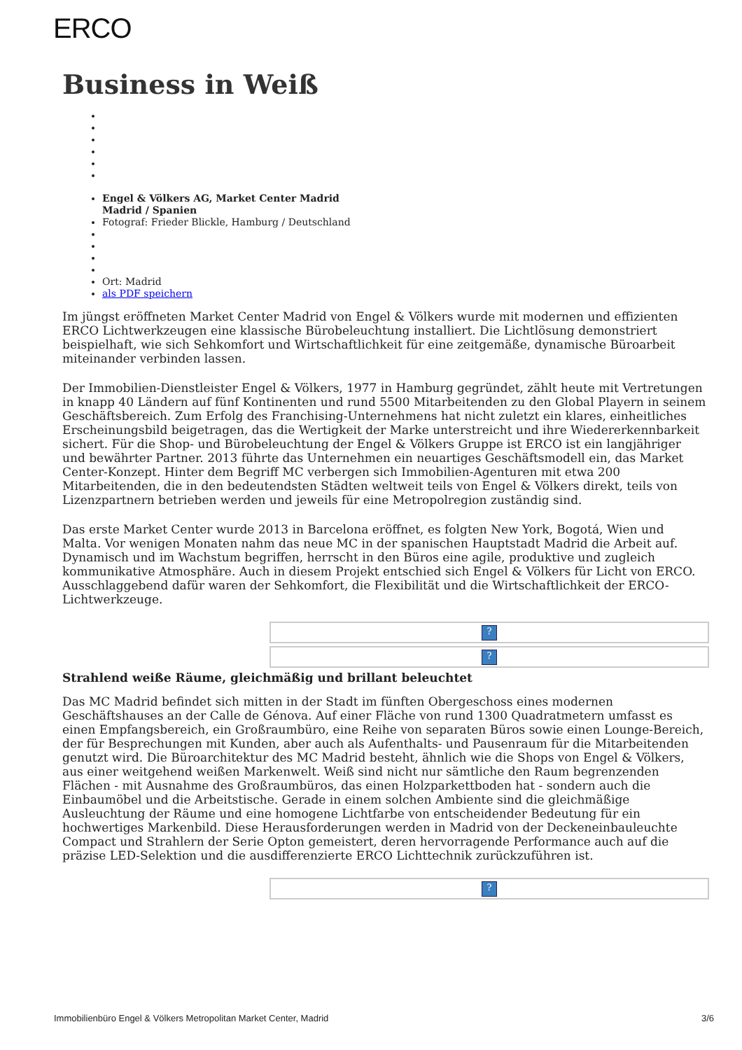ERCO
Business in Weiß
Engel & Völkers AG, Market Center Madrid
Madrid / Spanien
Fotograf: Frieder Blickle, Hamburg / Deutschland
Ort: Madrid
als PDF speichern
Im jüngst eröffneten Market Center Madrid von Engel & Völkers wurde mit modernen und effizienten ERCO Lichtwerkzeugen eine klassische Bürobeleuchtung installiert. Die Lichtlösung demonstriert beispielhaft, wie sich Sehkomfort und Wirtschaftlichkeit für eine zeitgemäße, dynamische Büroarbeit miteinander verbinden lassen.
Der Immobilien-Dienstleister Engel & Völkers, 1977 in Hamburg gegründet, zählt heute mit Vertretungen in knapp 40 Ländern auf fünf Kontinenten und rund 5500 Mitarbeitenden zu den Global Playern in seinem Geschäftsbereich. Zum Erfolg des Franchising-Unternehmens hat nicht zuletzt ein klares, einheitliches Erscheinungsbild beigetragen, das die Wertigkeit der Marke unterstreicht und ihre Wiedererkennbarkeit sichert. Für die Shop- und Bürobeleuchtung der Engel & Völkers Gruppe ist ERCO ist ein langjähriger und bewährter Partner. 2013 führte das Unternehmen ein neuartiges Geschäftsmodell ein, das Market Center-Konzept. Hinter dem Begriff MC verbergen sich Immobilien-Agenturen mit etwa 200 Mitarbeitenden, die in den bedeutendsten Städten weltweit teils von Engel & Völkers direkt, teils von Lizenzpartnern betrieben werden und jeweils für eine Metropolregion zuständig sind.
Das erste Market Center wurde 2013 in Barcelona eröffnet, es folgten New York, Bogotá, Wien und Malta. Vor wenigen Monaten nahm das neue MC in der spanischen Hauptstadt Madrid die Arbeit auf. Dynamisch und im Wachstum begriffen, herrscht in den Büros eine agile, produktive und zugleich kommunikative Atmosphäre. Auch in diesem Projekt entschied sich Engel & Völkers für Licht von ERCO. Ausschlaggebend dafür waren der Sehkomfort, die Flexibilität und die Wirtschaftlichkeit der ERCO-Lichtwerkzeuge.
?
?
Strahlend weiße Räume, gleichmäßig und brillant beleuchtet
Das MC Madrid befindet sich mitten in der Stadt im fünften Obergeschoss eines modernen Geschäftshauses an der Calle de Génova. Auf einer Fläche von rund 1300 Quadratmetern umfasst es einen Empfangsbereich, ein Großraumbüro, eine Reihe von separaten Büros sowie einen Lounge-Bereich, der für Besprechungen mit Kunden, aber auch als Aufenthalts- und Pausenraum für die Mitarbeitenden genutzt wird. Die Büroarchitektur des MC Madrid besteht, ähnlich wie die Shops von Engel & Völkers, aus einer weitgehend weißen Markenwelt. Weiß sind nicht nur sämtliche den Raum begrenzenden Flächen - mit Ausnahme des Großraumbüros, das einen Holzparkettboden hat - sondern auch die Einbaumöbel und die Arbeitstische. Gerade in einem solchen Ambiente sind die gleichmäßige Ausleuchtung der Räume und eine homogene Lichtfarbe von entscheidender Bedeutung für ein hochwertiges Markenbild. Diese Herausforderungen werden in Madrid von der Deckeneinbauleuchte Compact und Strahlern der Serie Opton gemeistert, deren hervorragende Performance auch auf die präzise LED-Selektion und die ausdifferenzierte ERCO Lichttechnik zurückzuführen ist.
?
Immobilienbüro Engel & Völkers Metropolitan Market Center, Madrid 3/6